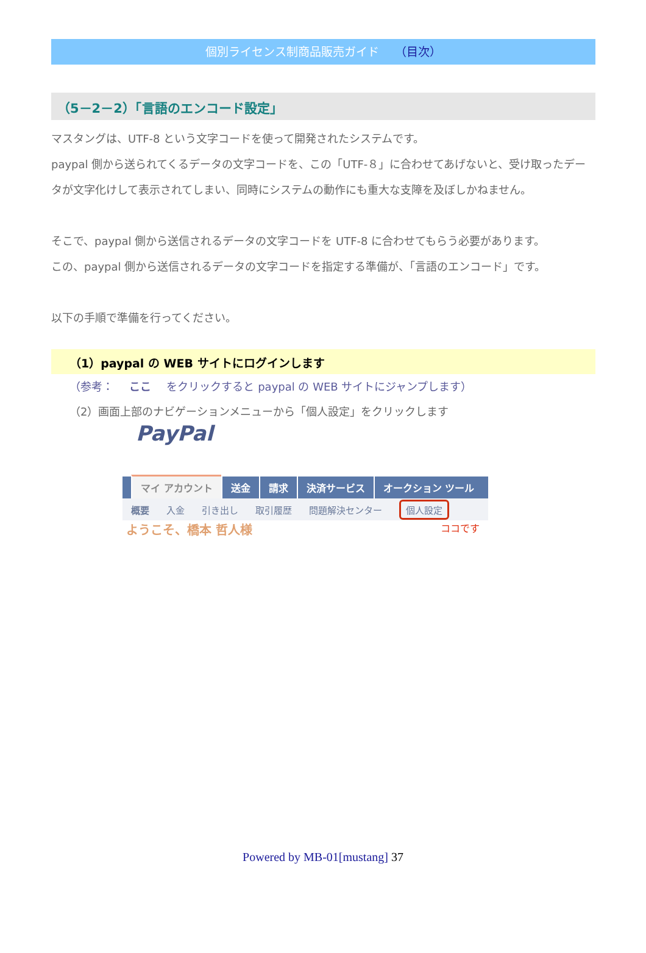個別ライセンス制商品販売ガイド （目次）
（5－2－2）「言語のエンコード設定」
マスタングは、UTF-8 という文字コードを使って開発されたシステムです。
paypal 側から送られてくるデータの文字コードを、この「UTF-８」に合わせてあげないと、受け取ったデータが文字化けして表示されてしまい、同時にシステムの動作にも重大な支障を及ぼしかねません。
そこで、paypal 側から送信されるデータの文字コードを UTF-8 に合わせてもらう必要があります。
この、paypal 側から送信されるデータの文字コードを指定する準備が、「言語のエンコード」です。
以下の手順で準備を行ってください。
（1）paypal の WEB サイトにログインします
（参考： ここ をクリックすると paypal の WEB サイトにジャンプします）
（2）画面上部のナビゲーションメニューから「個人設定」をクリックします
PayPal
マイ アカウント 送金 請求 決済サービス オークション ツール
概要 入金 引き出し 取引履歴 問題解決センター 個人設定
ようこそ、橋本 哲人様 ココです
Powered by MB-01[mustang] 37